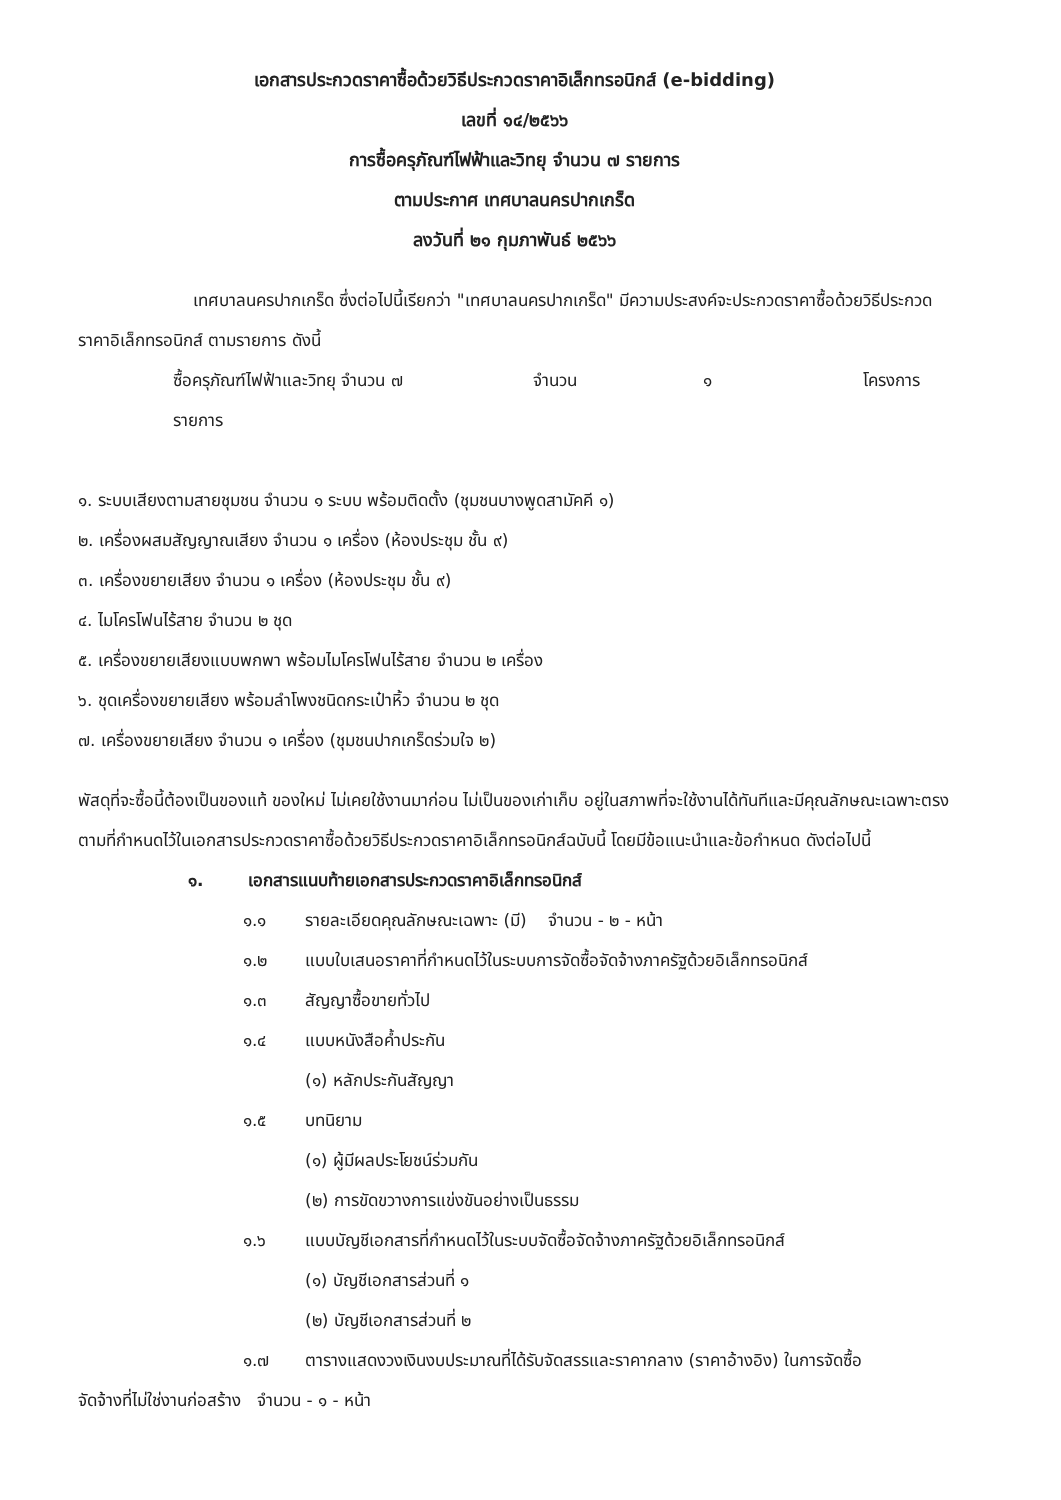เอกสารประกวดราคาซื้อด้วยวิธีประกวดราคาอิเล็กทรอนิกส์ (e-bidding)
เลขที่ ๑๔/๒๕๖๖
การซื้อครุภัณฑ์ไฟฟ้าและวิทยุ จำนวน ๗ รายการ
ตามประกาศ เทศบาลนครปากเกร็ด
ลงวันที่ ๒๑ กุมภาพันธ์ ๒๕๖๖
เทศบาลนครปากเกร็ด ซึ่งต่อไปนี้เรียกว่า "เทศบาลนครปากเกร็ด" มีความประสงค์จะประกวดราคาซื้อด้วยวิธีประกวดราคาอิเล็กทรอนิกส์ ตามรายการ ดังนี้
ซื้อครุภัณฑ์ไฟฟ้าและวิทยุ จำนวน ๗ จำนวน ๑ โครงการ
รายการ
๑. ระบบเสียงตามสายชุมชน จำนวน ๑ ระบบ พร้อมติดตั้ง (ชุมชนบางพูดสามัคคี ๑)
๒. เครื่องผสมสัญญาณเสียง จำนวน ๑ เครื่อง (ห้องประชุม ชั้น ๙)
๓. เครื่องขยายเสียง จำนวน ๑ เครื่อง (ห้องประชุม ชั้น ๙)
๔. ไมโครโฟนไร้สาย จำนวน ๒ ชุด
๕. เครื่องขยายเสียงแบบพกพา พร้อมไมโครโฟนไร้สาย จำนวน ๒ เครื่อง
๖. ชุดเครื่องขยายเสียง พร้อมลำโพงชนิดกระเป๋าหิ้ว จำนวน ๒ ชุด
๗. เครื่องขยายเสียง จำนวน ๑ เครื่อง (ชุมชนปากเกร็ดร่วมใจ ๒)
พัสดุที่จะซื้อนี้ต้องเป็นของแท้ ของใหม่ ไม่เคยใช้งานมาก่อน ไม่เป็นของเก่าเก็บ อยู่ในสภาพที่จะใช้งานได้ทันทีและมีคุณลักษณะเฉพาะตรงตามที่กำหนดไว้ในเอกสารประกวดราคาซื้อด้วยวิธีประกวดราคาอิเล็กทรอนิกส์ฉบับนี้ โดยมีข้อแนะนำและข้อกำหนด ดังต่อไปนี้
๑. เอกสารแนบท้ายเอกสารประกวดราคาอิเล็กทรอนิกส์
๑.๑ รายละเอียดคุณลักษณะเฉพาะ (มี) จำนวน - ๒ - หน้า
๑.๒ แบบใบเสนอราคาที่กำหนดไว้ในระบบการจัดซื้อจัดจ้างภาครัฐด้วยอิเล็กทรอนิกส์
๑.๓ สัญญาซื้อขายทั่วไป
๑.๔ แบบหนังสือค้ำประกัน
(๑) หลักประกันสัญญา
๑.๕ บทนิยาม
(๑) ผู้มีผลประโยชน์ร่วมกัน
(๒) การขัดขวางการแข่งขันอย่างเป็นธรรม
๑.๖ แบบบัญชีเอกสารที่กำหนดไว้ในระบบจัดซื้อจัดจ้างภาครัฐด้วยอิเล็กทรอนิกส์
(๑) บัญชีเอกสารส่วนที่ ๑
(๒) บัญชีเอกสารส่วนที่ ๒
๑.๗ ตารางแสดงวงเงินงบประมาณที่ได้รับจัดสรรและราคากลาง (ราคาอ้างอิง) ในการจัดซื้อ
จัดจ้างที่ไม่ใช่งานก่อสร้าง จำนวน - ๑ - หน้า